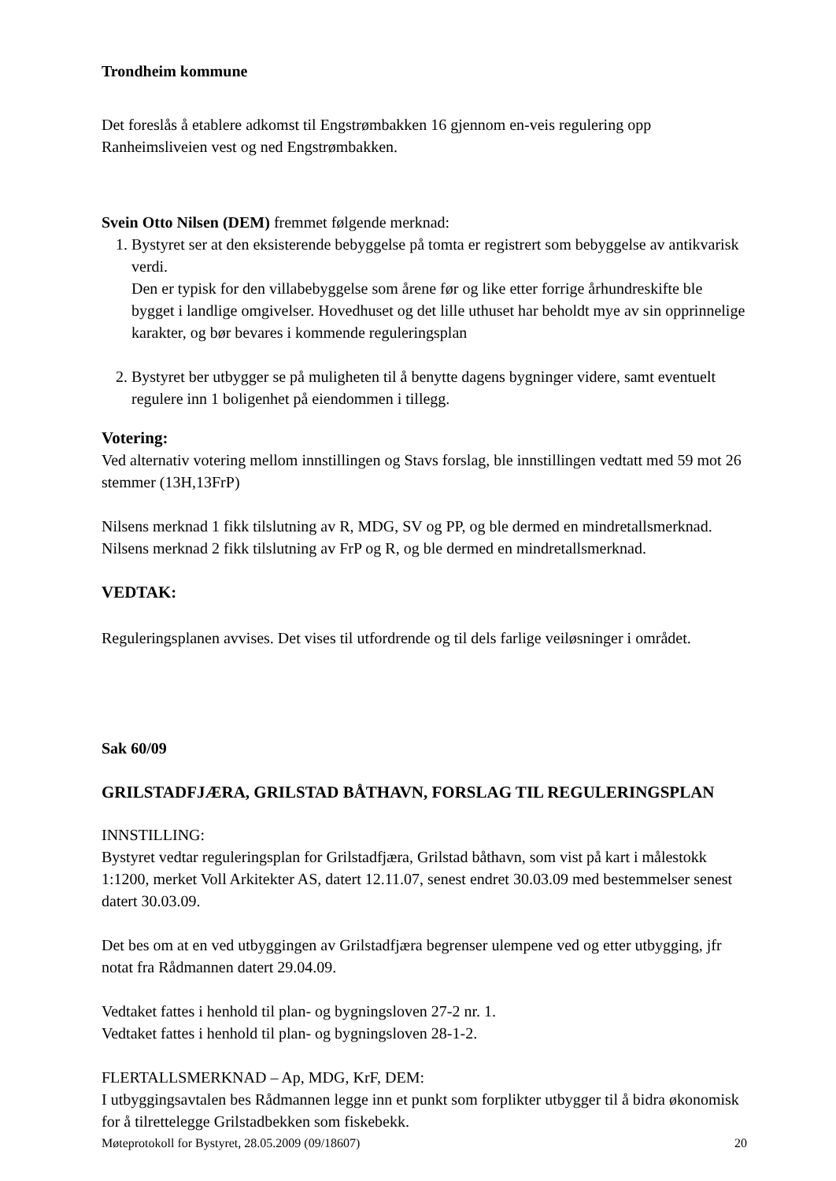Trondheim kommune
Det foreslås å etablere adkomst til Engstrømbakken 16 gjennom en-veis regulering opp Ranheimsliveien vest og ned Engstrømbakken.
Svein Otto Nilsen (DEM) fremmet følgende merknad:
1. Bystyret ser at den eksisterende bebyggelse på tomta er registrert som bebyggelse av antikvarisk verdi.
Den er typisk for den villabebyggelse som årene før og like etter forrige århundreskifte ble bygget i landlige omgivelser. Hovedhuset og det lille uthuset har beholdt mye av sin opprinnelige karakter, og bør bevares i kommende reguleringsplan
2. Bystyret ber utbygger se på muligheten til å benytte dagens bygninger videre, samt eventuelt regulere inn 1 boligenhet på eiendommen i tillegg.
Votering:
Ved alternativ votering mellom innstillingen og Stavs forslag, ble innstillingen vedtatt med 59 mot 26 stemmer (13H,13FrP)
Nilsens merknad 1 fikk tilslutning av R, MDG, SV og PP, og ble dermed en mindretallsmerknad.
Nilsens merknad 2 fikk tilslutning av FrP og R, og ble dermed en mindretallsmerknad.
VEDTAK:
Reguleringsplanen avvises. Det vises til utfordrende og til dels farlige veiløsninger i området.
Sak 60/09
GRILSTADFJÆRA, GRILSTAD BÅTHAVN, FORSLAG TIL REGULERINGSPLAN
INNSTILLING:
Bystyret vedtar reguleringsplan for Grilstadfjæra, Grilstad båthavn, som vist på kart i målestokk 1:1200, merket Voll Arkitekter AS, datert 12.11.07, senest endret 30.03.09 med bestemmelser senest datert 30.03.09.
Det bes om at en ved utbyggingen av Grilstadfjæra begrenser ulempene ved og etter utbygging, jfr notat fra Rådmannen datert 29.04.09.
Vedtaket fattes i henhold til plan- og bygningsloven 27-2 nr. 1.
Vedtaket fattes i henhold til plan- og bygningsloven 28-1-2.
FLERTALLSMERKNAD – Ap, MDG, KrF, DEM:
I utbyggingsavtalen bes Rådmannen legge inn et punkt som forplikter utbygger til å bidra økonomisk for å tilrettelegge Grilstadbekken som fiskebekk.
Møteprotokoll for Bystyret, 28.05.2009 (09/18607) 20